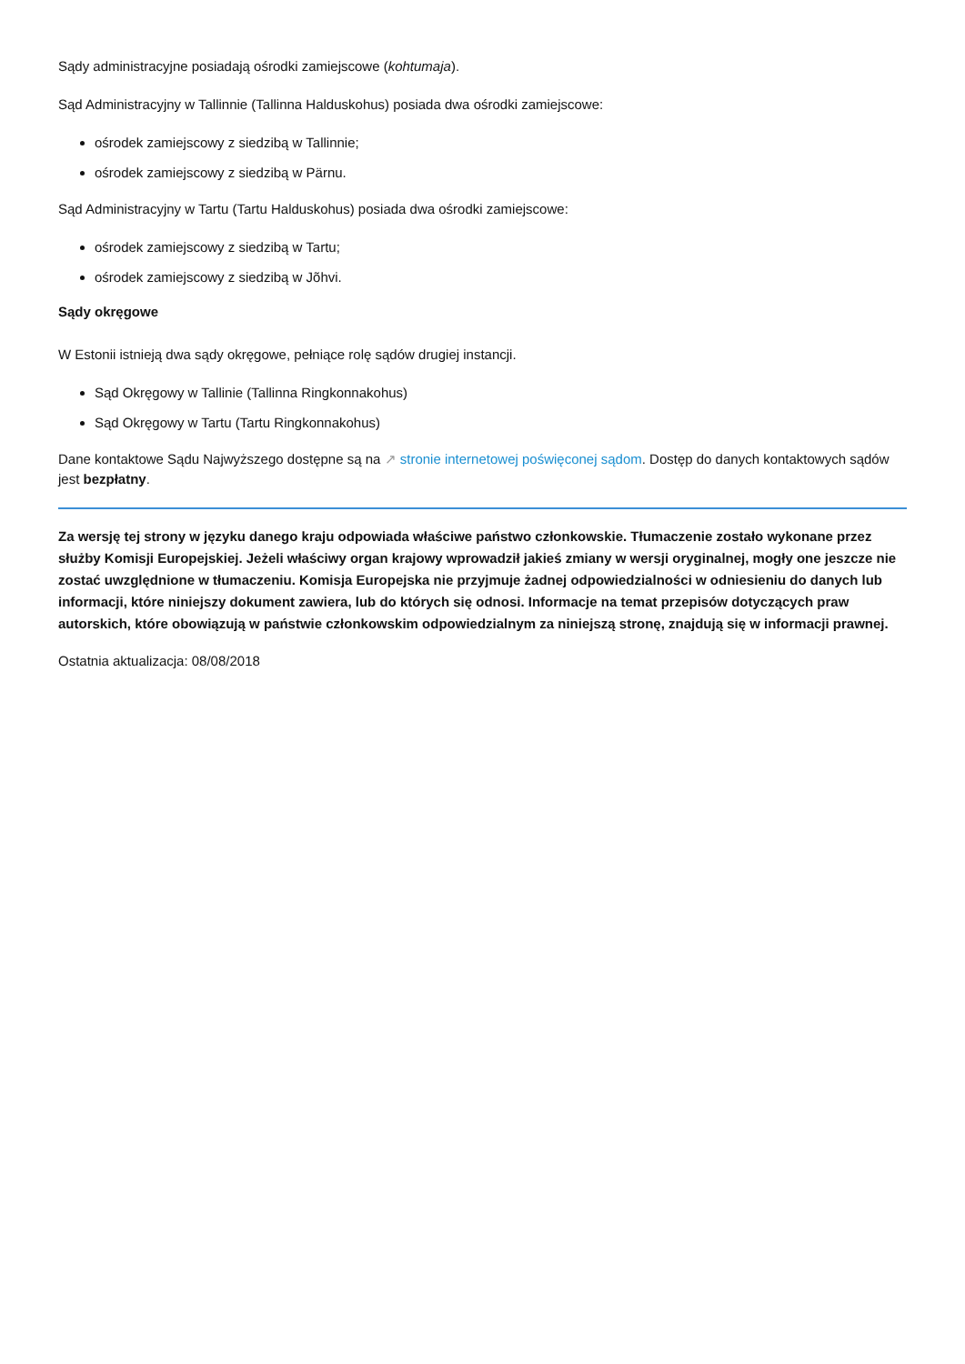Sądy administracyjne posiadają ośrodki zamiejscowe (kohtumaja).
Sąd Administracyjny w Tallinnie (Tallinna Halduskohus) posiada dwa ośrodki zamiejscowe:
ośrodek zamiejscowy z siedzibą w Tallinnie;
ośrodek zamiejscowy z siedzibą w Pärnu.
Sąd Administracyjny w Tartu (Tartu Halduskohus) posiada dwa ośrodki zamiejscowe:
ośrodek zamiejscowy z siedzibą w Tartu;
ośrodek zamiejscowy z siedzibą w Jõhvi.
Sądy okręgowe
W Estonii istnieją dwa sądy okręgowe, pełniące rolę sądów drugiej instancji.
Sąd Okręgowy w Tallinie (Tallinna Ringkonnakohus)
Sąd Okręgowy w Tartu (Tartu Ringkonnakohus)
Dane kontaktowe Sądu Najwyższego dostępne są na ↗ stronie internetowej poświęconej sądom. Dostęp do danych kontaktowych sądów jest bezpłatny.
Za wersję tej strony w języku danego kraju odpowiada właściwe państwo członkowskie. Tłumaczenie zostało wykonane przez służby Komisji Europejskiej. Jeżeli właściwy organ krajowy wprowadził jakieś zmiany w wersji oryginalnej, mogły one jeszcze nie zostać uwzględnione w tłumaczeniu. Komisja Europejska nie przyjmuje żadnej odpowiedzialności w odniesieniu do danych lub informacji, które niniejszy dokument zawiera, lub do których się odnosi. Informacje na temat przepisów dotyczących praw autorskich, które obowiązują w państwie członkowskim odpowiedzialnym za niniejszą stronę, znajdują się w informacji prawnej.
Ostatnia aktualizacja: 08/08/2018